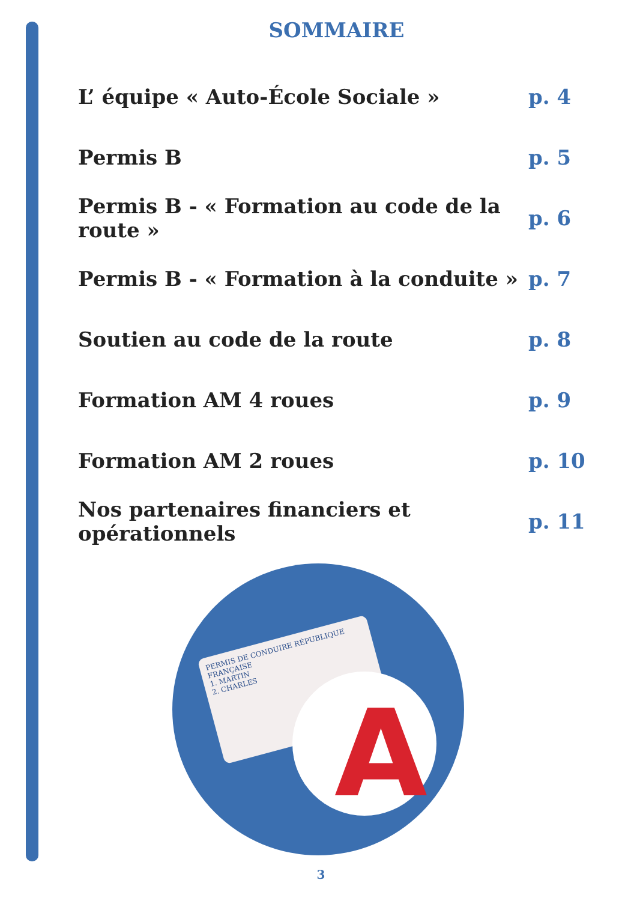SOMMAIRE
| L’ équipe « Auto-École Sociale » | p. 4 |
| Permis B | p. 5 |
| Permis B - « Formation au code de la route » | p. 6 |
| Permis B - « Formation à la conduite » | p. 7 |
| Soutien au code de la route | p. 8 |
| Formation AM 4 roues | p. 9 |
| Formation AM 2 roues | p. 10 |
| Nos partenaires financiers et opérationnels | p. 11 |
PERMIS DE CONDUIRE RÉPUBLIQUE FRANÇAISE
1. MARTIN
2. CHARLES
A
3